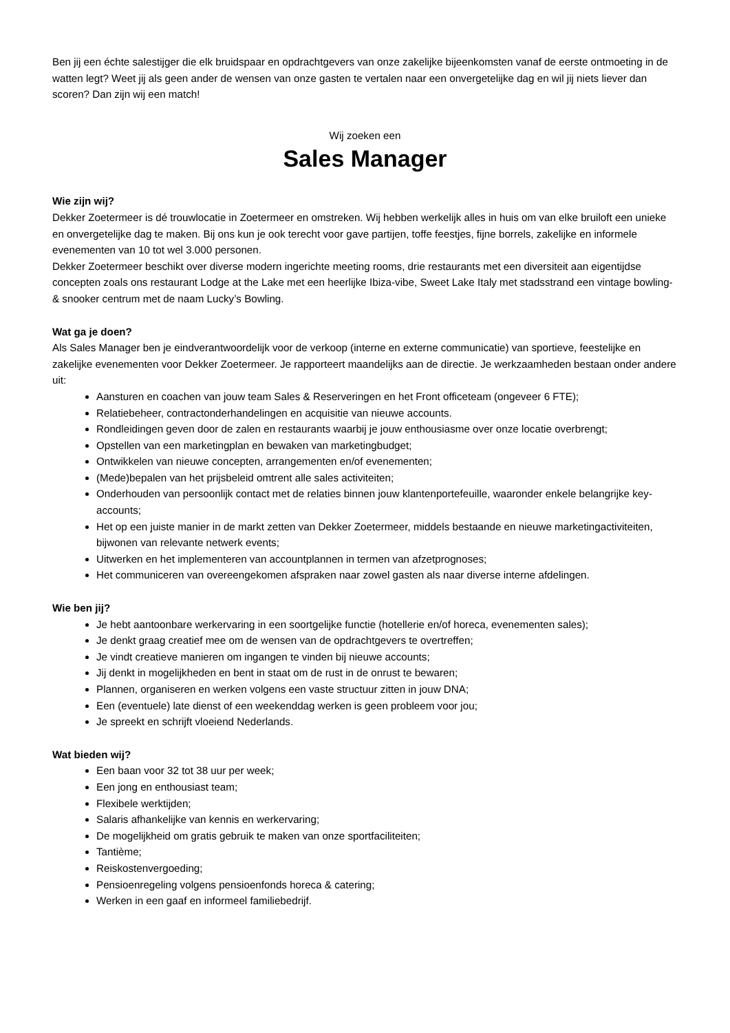Ben jij een échte salestijger die elk bruidspaar en opdrachtgevers van onze zakelijke bijeenkomsten vanaf de eerste ontmoeting in de watten legt? Weet jij als geen ander de wensen van onze gasten te vertalen naar een onvergetelijke dag en wil jij niets liever dan scoren? Dan zijn wij een match!
Wij zoeken een
Sales Manager
Wie zijn wij?
Dekker Zoetermeer is dé trouwlocatie in Zoetermeer en omstreken. Wij hebben werkelijk alles in huis om van elke bruiloft een unieke en onvergetelijke dag te maken. Bij ons kun je ook terecht voor gave partijen, toffe feestjes, fijne borrels, zakelijke en informele evenementen van 10 tot wel 3.000 personen.
Dekker Zoetermeer beschikt over diverse modern ingerichte meeting rooms, drie restaurants met een diversiteit aan eigentijdse concepten zoals ons restaurant Lodge at the Lake met een heerlijke Ibiza-vibe, Sweet Lake Italy met stadsstrand een vintage bowling- & snooker centrum met de naam Lucky’s Bowling.
Wat ga je doen?
Als Sales Manager ben je eindverantwoordelijk voor de verkoop (interne en externe communicatie) van sportieve, feestelijke en zakelijke evenementen voor Dekker Zoetermeer. Je rapporteert maandelijks aan de directie. Je werkzaamheden bestaan onder andere uit:
Aansturen en coachen van jouw team Sales & Reserveringen en het Front officeteam (ongeveer 6 FTE);
Relatiebeheer, contractonderhandelingen en acquisitie van nieuwe accounts.
Rondleidingen geven door de zalen en restaurants waarbij je jouw enthousiasme over onze locatie overbrengt;
Opstellen van een marketingplan en bewaken van marketingbudget;
Ontwikkelen van nieuwe concepten, arrangementen en/of evenementen;
(Mede)bepalen van het prijsbeleid omtrent alle sales activiteiten;
Onderhouden van persoonlijk contact met de relaties binnen jouw klantenportefeuille, waaronder enkele belangrijke key-accounts;
Het op een juiste manier in de markt zetten van Dekker Zoetermeer, middels bestaande en nieuwe marketingactiviteiten, bijwonen van relevante netwerk events;
Uitwerken en het implementeren van accountplannen in termen van afzetprognoses;
Het communiceren van overeengekomen afspraken naar zowel gasten als naar diverse interne afdelingen.
Wie ben jij?
Je hebt aantoonbare werkervaring in een soortgelijke functie (hotellerie en/of horeca, evenementen sales);
Je denkt graag creatief mee om de wensen van de opdrachtgevers te overtreffen;
Je vindt creatieve manieren om ingangen te vinden bij nieuwe accounts;
Jij denkt in mogelijkheden en bent in staat om de rust in de onrust te bewaren;
Plannen, organiseren en werken volgens een vaste structuur zitten in jouw DNA;
Een (eventuele) late dienst of een weekenddag werken is geen probleem voor jou;
Je spreekt en schrijft vloeiend Nederlands.
Wat bieden wij?
Een baan voor 32 tot 38 uur per week;
Een jong en enthousiast team;
Flexibele werktijden;
Salaris afhankelijke van kennis en werkervaring;
De mogelijkheid om gratis gebruik te maken van onze sportfaciliteiten;
Tantième;
Reiskostenvergoeding;
Pensioenregeling volgens pensioenfonds horeca & catering;
Werken in een gaaf en informeel familiebedrijf.